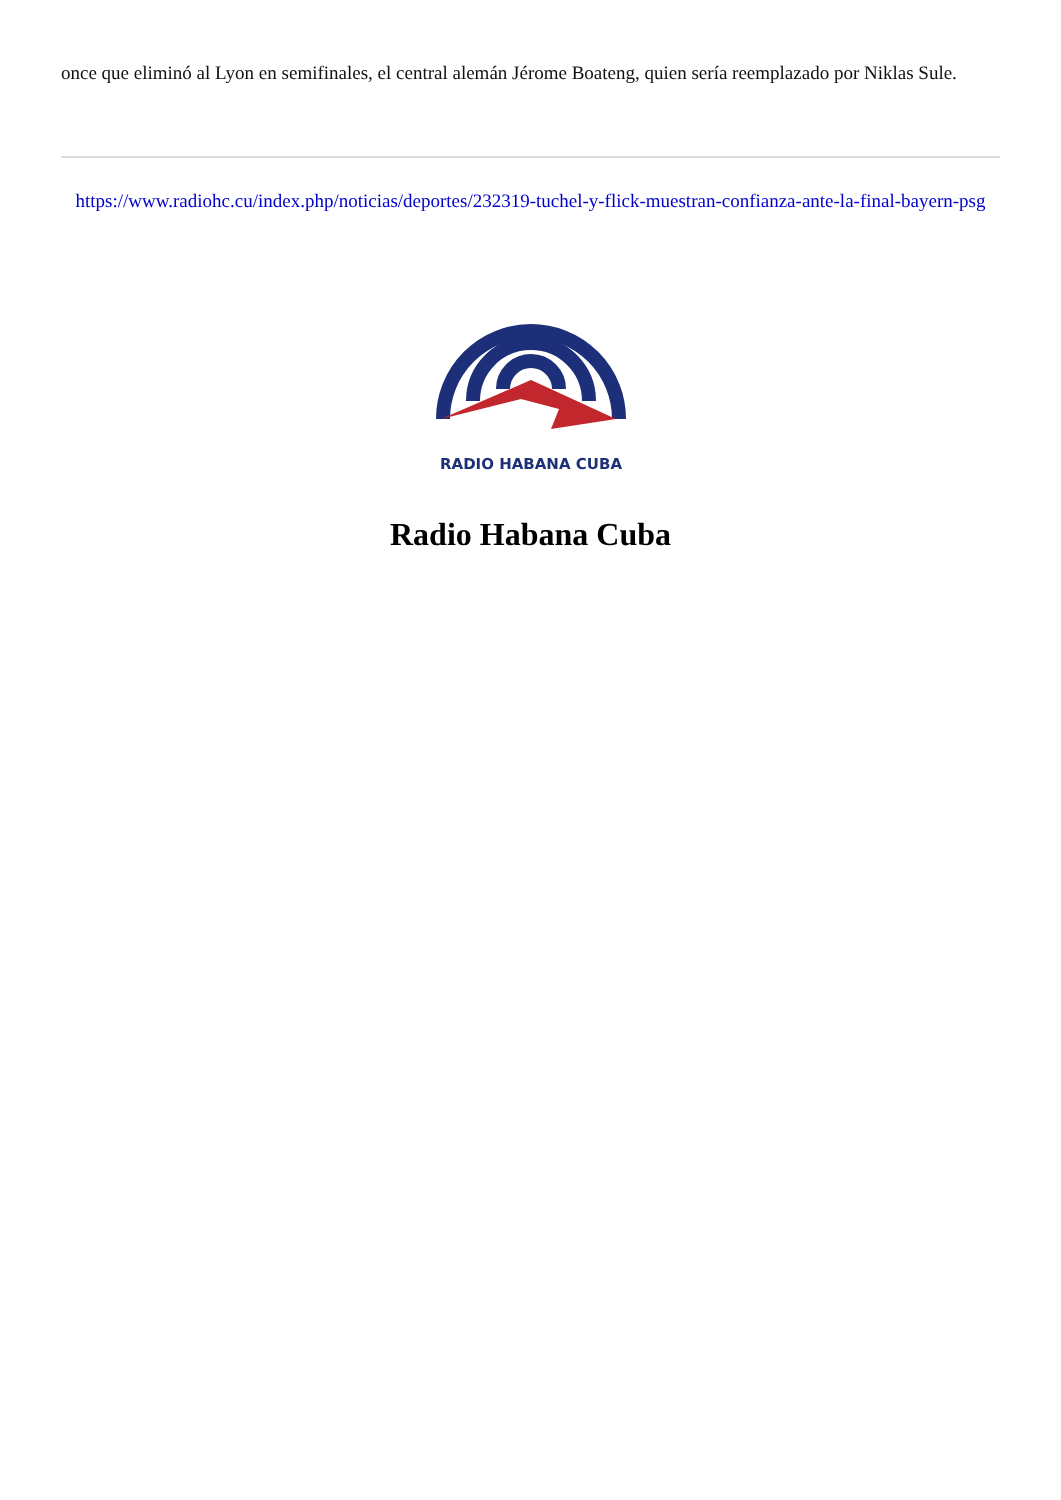once que eliminó al Lyon en semifinales, el central alemán Jérome Boateng, quien sería reemplazado por Niklas Sule.
https://www.radiohc.cu/index.php/noticias/deportes/232319-tuchel-y-flick-muestran-confianza-ante-la-final-bayern-psg
RADIO HABANA CUBA
Radio Habana Cuba